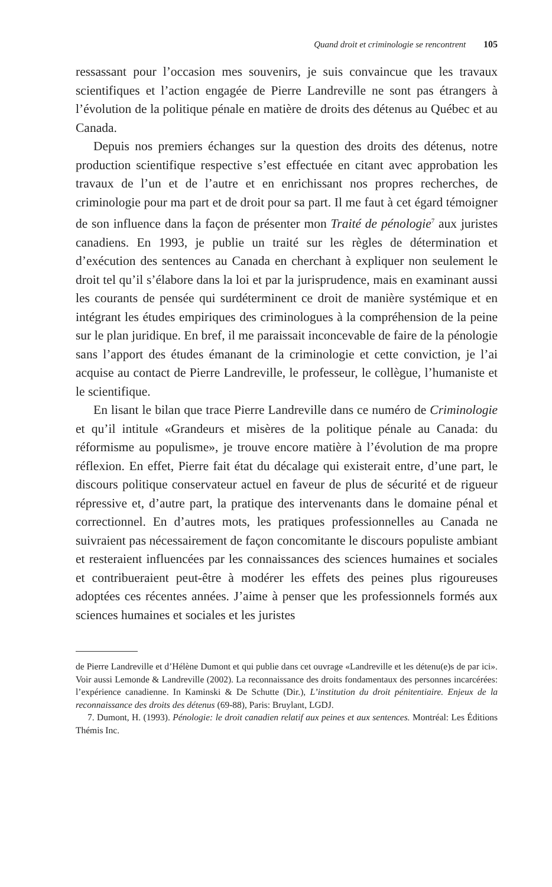Quand droit et criminologie se rencontrent 105
ressassant pour l’occasion mes souvenirs, je suis convaincue que les travaux scientifiques et l’action engagée de Pierre Landreville ne sont pas étrangers à l’évolution de la politique pénale en matière de droits des détenus au Québec et au Canada.
Depuis nos premiers échanges sur la question des droits des détenus, notre production scientifique respective s’est effectuée en citant avec approbation les travaux de l’un et de l’autre et en enrichissant nos propres recherches, de criminologie pour ma part et de droit pour sa part. Il me faut à cet égard témoigner de son influence dans la façon de présenter mon Traité de pénologie<sup>7</sup> aux juristes canadiens. En 1993, je publie un traité sur les règles de détermination et d’exécution des sentences au Canada en cherchant à expliquer non seulement le droit tel qu’il s’élabore dans la loi et par la jurisprudence, mais en examinant aussi les courants de pensée qui surdéterminent ce droit de manière systémique et en intégrant les études empiriques des criminologues à la compréhension de la peine sur le plan juridique. En bref, il me paraissait inconcevable de faire de la pénologie sans l’apport des études émanant de la criminologie et cette conviction, je l’ai acquise au contact de Pierre Landreville, le professeur, le collègue, l’humaniste et le scientifique.
En lisant le bilan que trace Pierre Landreville dans ce numéro de Criminologie et qu’il intitule «Grandeurs et misères de la politique pénale au Canada: du réformisme au populisme», je trouve encore matière à l’évolution de ma propre réflexion. En effet, Pierre fait état du décalage qui existerait entre, d’une part, le discours politique conservateur actuel en faveur de plus de sécurité et de rigueur répressive et, d’autre part, la pratique des intervenants dans le domaine pénal et correctionnel. En d’autres mots, les pratiques professionnelles au Canada ne suivraient pas nécessairement de façon concomitante le discours populiste ambiant et resteraient influencées par les connaissances des sciences humaines et sociales et contribueraient peut-être à modérer les effets des peines plus rigoureuses adoptées ces récentes années. J’aime à penser que les professionnels formés aux sciences humaines et sociales et les juristes
de Pierre Landreville et d’Hélène Dumont et qui publie dans cet ouvrage «Landreville et les détenu(e)s de par ici». Voir aussi Lemonde & Landreville (2002). La reconnaissance des droits fondamentaux des personnes incarcérées: l’expérience canadienne. In Kaminski & De Schutte (Dir.), L’institution du droit pénitentiaire. Enjeux de la reconnaissance des droits des détenus (69-88), Paris: Bruylant, LGDJ.
7. Dumont, H. (1993). Pénologie: le droit canadien relatif aux peines et aux sentences. Montréal: Les Éditions Thémis Inc.